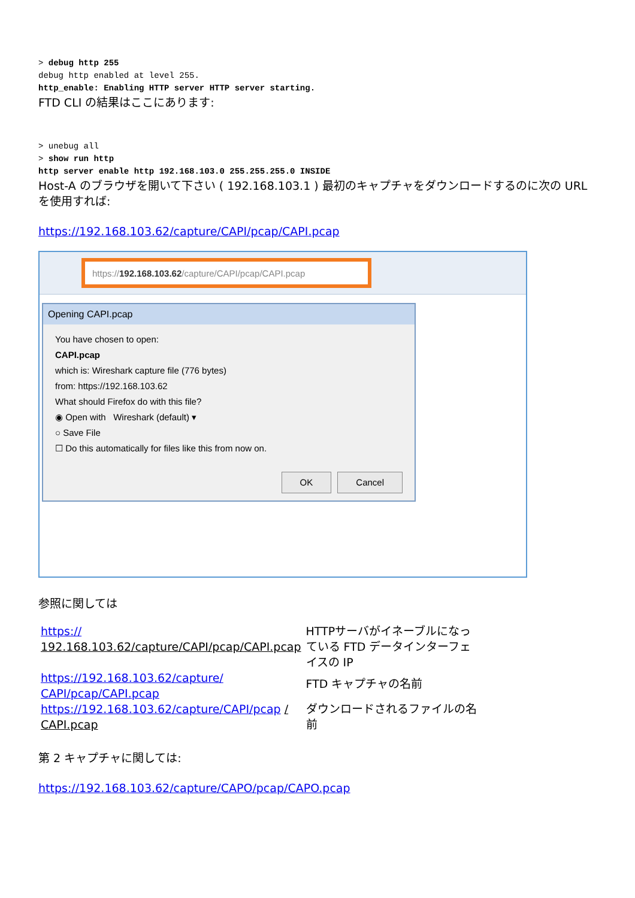> debug http 255
debug http enabled at level 255.
http_enable: Enabling HTTP server HTTP server starting.
FTD CLI の結果はここにあります:
> unebug all
> show run http
http server enable http 192.168.103.0 255.255.255.0 INSIDE
Host-A のブラウザを開いて下さい ( 192.168.103.1 ) 最初のキャプチャをダウンロードするのに次の URL を使用すれば:
https://192.168.103.62/capture/CAPI/pcap/CAPI.pcap
https:// 192.168.103.62 /capture/CAPI/pcap/CAPI.pcap
Opening CAPI.pcap
You have chosen to open:
CAPI.pcap
which is: Wireshark capture file (776 bytes)
from: https://192.168.103.62
What should Firefox do with this file?
◉ Open with Wireshark (default) ▾
○ Save File
☐ Do this automatically for files like this from now on.
OK Cancel
参照に関しては
| https:// 192.168.103.62/capture/CAPI/pcap/CAPI.pcap | HTTPサーバがイネーブルになっている FTD データインターフェイスの IP |
| https://192.168.103.62/capture/ CAPI/pcap/CAPI.pcap | FTD キャプチャの名前 |
| https://192.168.103.62/capture/CAPI/pcap / CAPI.pcap | ダウンロードされるファイルの名前 |
第 2 キャプチャに関しては:
https://192.168.103.62/capture/CAPO/pcap/CAPO.pcap